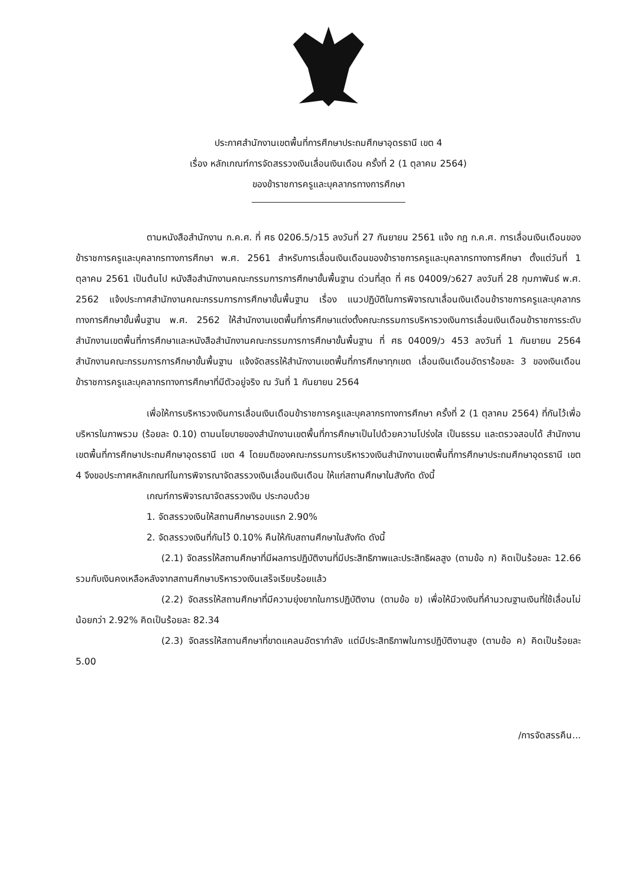ประกาศสำนักงานเขตพื้นที่การศึกษาประถมศึกษาอุดรธานี เขต 4
เรื่อง หลักเกณฑ์การจัดสรรวงเงินเลื่อนเงินเดือน ครั้งที่ 2 (1 ตุลาคม 2564)
ของข้าราชการครูและบุคลากรทางการศึกษา
ตามหนังสือสำนักงาน ก.ค.ศ. ที่ ศธ 0206.5/ว15 ลงวันที่ 27 กันยายน 2561 แจ้ง กฎ ก.ค.ศ. การเลื่อนเงินเดือนของข้าราชการครูและบุคลากรทางการศึกษา พ.ศ. 2561 สำหรับการเลื่อนเงินเดือนของข้าราชการครูและบุคลากรทางการศึกษา ตั้งแต่วันที่ 1 ตุลาคม 2561 เป็นต้นไป หนังสือสำนักงานคณะกรรมการการศึกษาขั้นพื้นฐาน ด่วนที่สุด ที่ ศธ 04009/ว627 ลงวันที่ 28 กุมภาพันธ์ พ.ศ. 2562 แจ้งประกาศสำนักงานคณะกรรมการการศึกษาขั้นพื้นฐาน เรื่อง แนวปฏิบัติในการพิจารณาเลื่อนเงินเดือนข้าราชการครูและบุคลากรทางการศึกษาขั้นพื้นฐาน พ.ศ. 2562 ให้สำนักงานเขตพื้นที่การศึกษาแต่งตั้งคณะกรรมการบริหารวงเงินการเลื่อนเงินเดือนข้าราชการระดับสำนักงานเขตพื้นที่การศึกษาและหนังสือสำนักงานคณะกรรมการการศึกษาขั้นพื้นฐาน ที่ ศธ 04009/ว 453 ลงวันที่ 1 กันยายน 2564 สำนักงานคณะกรรมการการศึกษาขั้นพื้นฐาน แจ้งจัดสรรให้สำนักงานเขตพื้นที่การศึกษาทุกเขต เลื่อนเงินเดือนอัตราร้อยละ 3 ของเงินเดือนข้าราชการครูและบุคลากรทางการศึกษาที่มีตัวอยู่จริง ณ วันที่ 1 กันยายน 2564
เพื่อให้การบริหารวงเงินการเลื่อนเงินเดือนข้าราชการครูและบุคลากรทางการศึกษา ครั้งที่ 2 (1 ตุลาคม 2564) ที่กันไว้เพื่อบริหารในภาพรวม (ร้อยละ 0.10) ตามนโยบายของสำนักงานเขตพื้นที่การศึกษาเป็นไปด้วยความโปร่งใส เป็นธรรม และตรวจสอบได้ สำนักงานเขตพื้นที่การศึกษาประถมศึกษาอุดรธานี เขต 4 โดยมติของคณะกรรมการบริหารวงเงินสำนักงานเขตพื้นที่การศึกษาประถมศึกษาอุดรธานี เขต 4 จึงขอประกาศหลักเกณฑ์ในการพิจารณาจัดสรรวงเงินเลื่อนเงินเดือน ให้แก่สถานศึกษาในสังกัด ดังนี้
เกณฑ์การพิจารณาจัดสรรวงเงิน ประกอบด้วย
1. จัดสรรวงเงินให้สถานศึกษารอบแรก 2.90%
2. จัดสรรวงเงินที่กันไว้ 0.10% คืนให้กับสถานศึกษาในสังกัด ดังนี้
(2.1) จัดสรรให้สถานศึกษาที่มีผลการปฏิบัติงานที่มีประสิทธิภาพและประสิทธิผลสูง (ตามข้อ ก) คิดเป็นร้อยละ 12.66 รวมกับเงินคงเหลือหลังจากสถานศึกษาบริหารวงเงินเสร็จเรียบร้อยแล้ว
(2.2) จัดสรรให้สถานศึกษาที่มีความยุ่งยากในการปฏิบัติงาน (ตามข้อ ข) เพื่อให้มีวงเงินที่คำนวณฐานเงินที่ใช้เลื่อนไม่น้อยกว่า 2.92% คิดเป็นร้อยละ 82.34
(2.3) จัดสรรให้สถานศึกษาที่ขาดแคลนอัตรากำลัง แต่มีประสิทธิภาพในการปฏิบัติงานสูง (ตามข้อ ค) คิดเป็นร้อยละ 5.00
/การจัดสรรคืน...